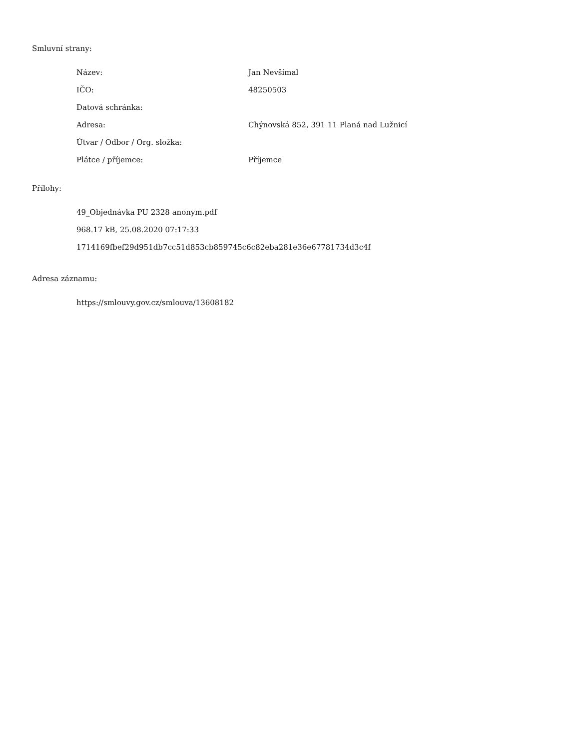Smluvní strany:
| Název: | Jan Nevšímal |
| IČO: | 48250503 |
| Datová schránka: | |
| Adresa: | Chýnovská 852, 391 11 Planá nad Lužnicí |
| Útvar / Odbor / Org. složka: | |
| Plátce / příjemce: | Příjemce |
Přílohy:
49_Objednávka PU 2328 anonym.pdf
968.17 kB, 25.08.2020 07:17:33
1714169fbef29d951db7cc51d853cb859745c6c82eba281e36e67781734d3c4f
Adresa záznamu:
https://smlouvy.gov.cz/smlouva/13608182